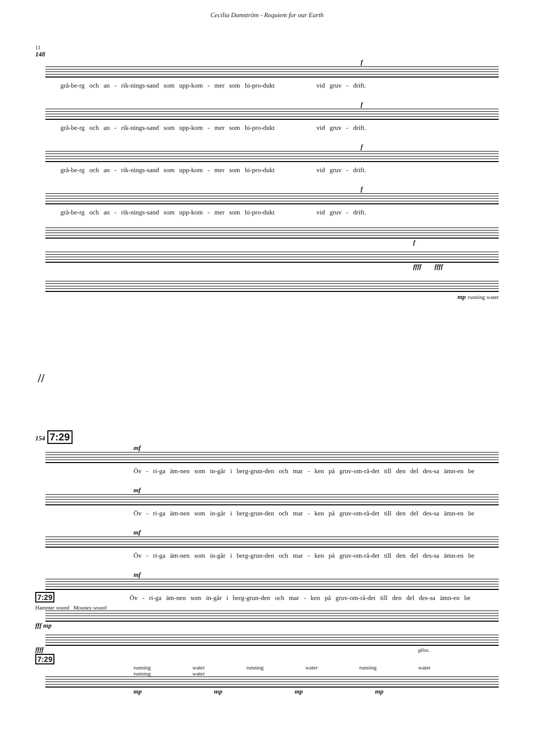Cecilia Damström - Requiem for our Earth
11
148
f
grå-be-rg och an - rik-nings-sand som upp-kom - mer som bi-pro-dukt vid gruv - drift.
f
grå-be-rg och an - rik-nings-sand som upp-kom - mer som bi-pro-dukt vid gruv - drift.
f
grå-be-rg och an - rik-nings-sand som upp-kom - mer som bi-pro-dukt vid gruv - drift.
f
grå-be-rg och an - rik-nings-sand som upp-kom - mer som bi-pro-dukt vid gruv - drift.
f
ffff ffff
mp running water
//
154 7:29
mf
Öv - ri-ga äm-nen som in-går i berg-grun-den och mar - ken på gruv-om-rå-det till den del des-sa ämn-en be
mf
Öv - ri-ga äm-nen som in-går i berg-grun-den och mar - ken på gruv-om-rå-det till den del des-sa ämn-en be
mf
Öv - ri-ga äm-nen som in-går i berg-grun-den och mar - ken på gruv-om-rå-det till den del des-sa ämn-en be
mf
7:29 Öv - ri-ga äm-nen som in-går i berg-grun-den och mar - ken på gruv-om-rå-det till den del des-sa ämn-en be
Hammer sound Mouney sound
fff mp
ffff gliss.
7:29
running water running water running water running water
mp mp mp mp